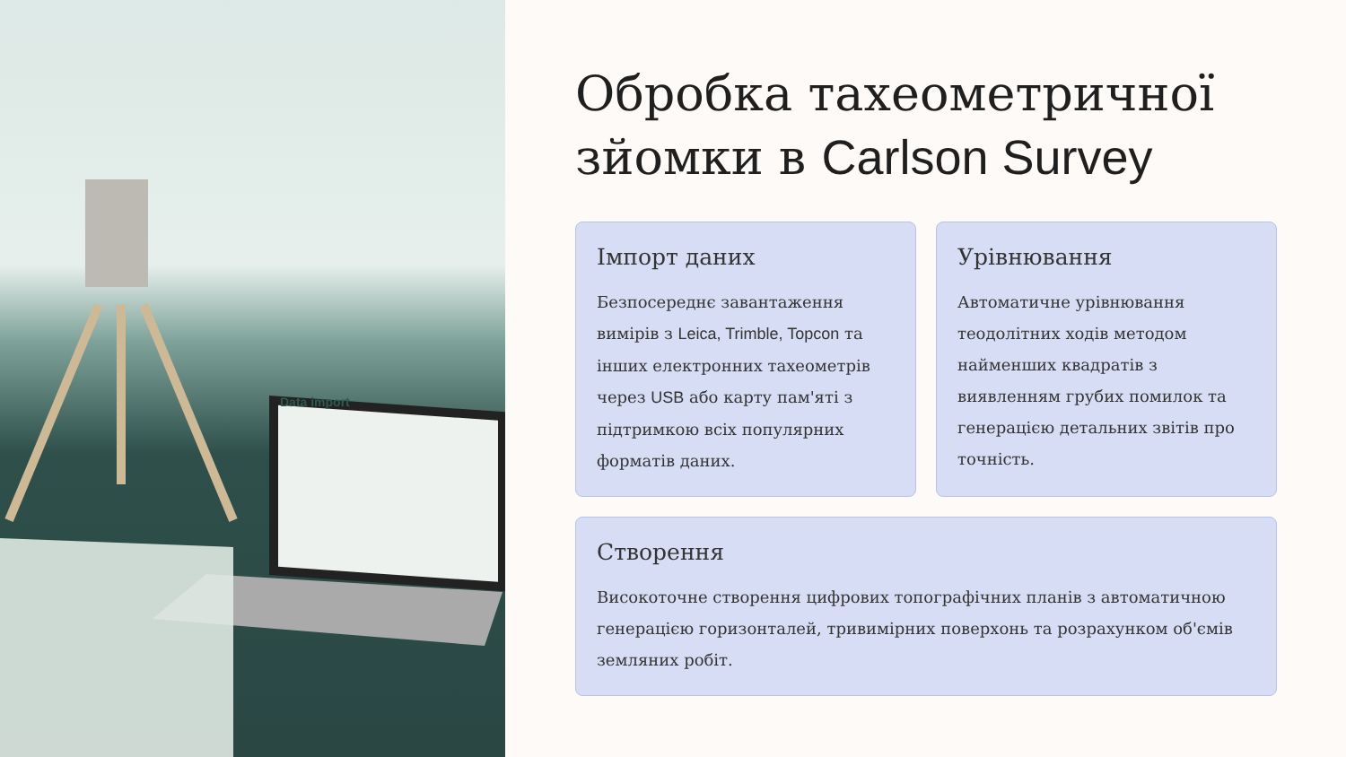Data import
Обробка тахеометричної зйомки в Carlson Survey
Імпорт даних
Безпосереднє завантаження вимірів з Leica, Trimble, Topcon та інших електронних тахеометрів через USB або карту пам'яті з підтримкою всіх популярних форматів даних.
Урівнювання
Автоматичне урівнювання теодолітних ходів методом найменших квадратів з виявленням грубих помилок та генерацією детальних звітів про точність.
Створення
Високоточне створення цифрових топографічних планів з автоматичною генерацією горизонталей, тривимірних поверхонь та розрахунком об'ємів земляних робіт.